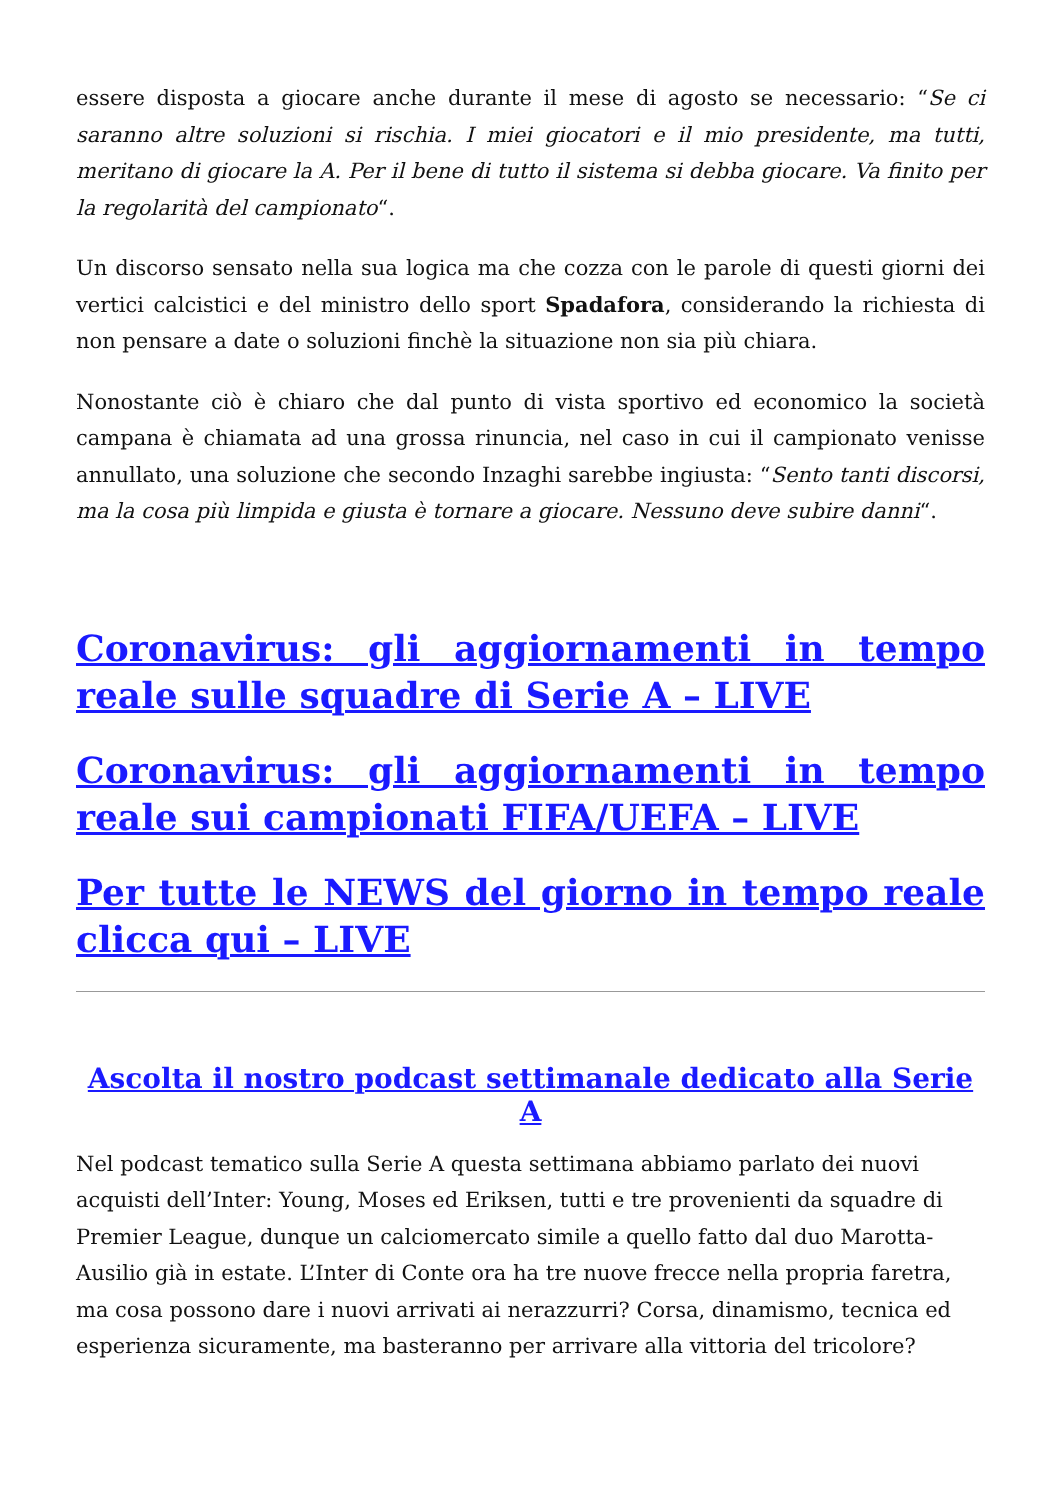essere disposta a giocare anche durante il mese di agosto se necessario: “Se ci saranno altre soluzioni si rischia. I miei giocatori e il mio presidente, ma tutti, meritano di giocare la A. Per il bene di tutto il sistema si debba giocare. Va finito per la regolarità del campionato“.
Un discorso sensato nella sua logica ma che cozza con le parole di questi giorni dei vertici calcistici e del ministro dello sport Spadafora, considerando la richiesta di non pensare a date o soluzioni finchè la situazione non sia più chiara.
Nonostante ciò è chiaro che dal punto di vista sportivo ed economico la società campana è chiamata ad una grossa rinuncia, nel caso in cui il campionato venisse annullato, una soluzione che secondo Inzaghi sarebbe ingiusta: “Sento tanti discorsi, ma la cosa più limpida e giusta è tornare a giocare. Nessuno deve subire danni“.
Coronavirus: gli aggiornamenti in tempo reale sulle squadre di Serie A – LIVE
Coronavirus: gli aggiornamenti in tempo reale sui campionati FIFA/UEFA – LIVE
Per tutte le NEWS del giorno in tempo reale clicca qui – LIVE
Ascolta il nostro podcast settimanale dedicato alla Serie A
Nel podcast tematico sulla Serie A questa settimana abbiamo parlato dei nuovi acquisti dell’Inter: Young, Moses ed Eriksen, tutti e tre provenienti da squadre di Premier League, dunque un calciomercato simile a quello fatto dal duo Marotta-Ausilio già in estate. L’Inter di Conte ora ha tre nuove frecce nella propria faretra, ma cosa possono dare i nuovi arrivati ai nerazzurri? Corsa, dinamismo, tecnica ed esperienza sicuramente, ma basteranno per arrivare alla vittoria del tricolore?